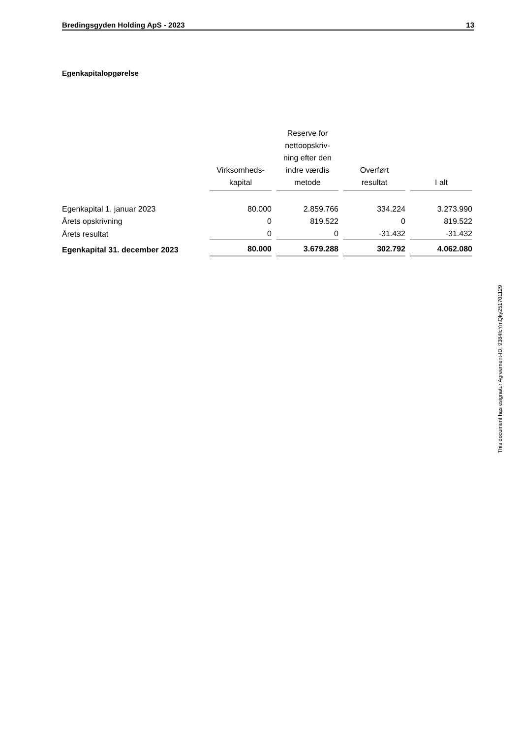Bredingsgyden Holding ApS - 2023 13
Egenkapitalopgørelse
| | Virksomheds- kapital | Reserve for nettoopskriv- ning efter den indre værdis metode | Overført resultat | I alt |
| --- | --- | --- | --- | --- |
| Egenkapital 1. januar 2023 | 80.000 | 2.859.766 | 334.224 | 3.273.990 |
| Årets opskrivning | 0 | 819.522 | 0 | 819.522 |
| Årets resultat | 0 | 0 | -31.432 | -31.432 |
| Egenkapital 31. december 2023 | 80.000 | 3.679.288 | 302.792 | 4.062.080 |
This document has esignatur Agreement-ID: 9384fcYmQky251701129